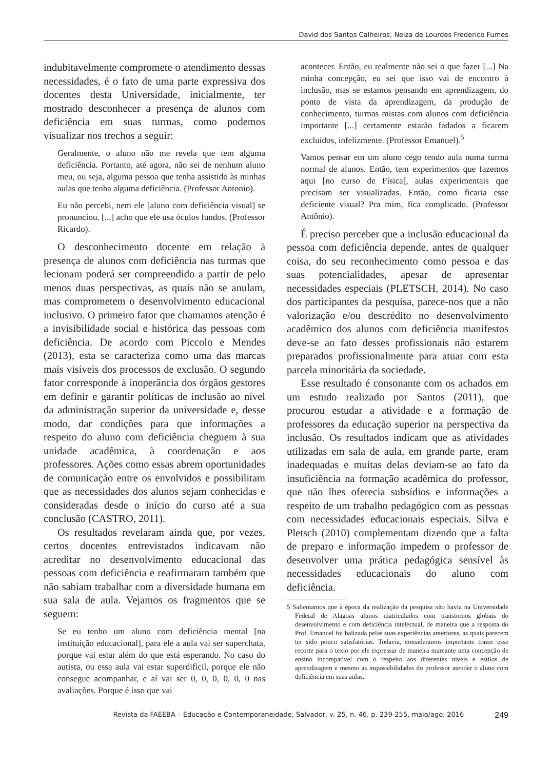David dos Santos Calheiros; Neiza de Lourdes Frederico Fumes
indubitavelmente compromete o atendimento dessas necessidades, é o fato de uma parte expressiva dos docentes desta Universidade, inicialmente, ter mostrado desconhecer a presença de alunos com deficiência em suas turmas, como podemos visualizar nos trechos a seguir:
Geralmente, o aluno não me revela que tem alguma deficiência. Portanto, até agora, não sei de nenhum aluno meu, ou seja, alguma pessoa que tenha assistido às minhas aulas que tenha alguma deficiência. (Professor Antonio).
Eu não percebi, nem ele [aluno com deficiência visual] se pronunciou. [...] acho que ele usa óculos fundos. (Professor Ricardo).
O desconhecimento docente em relação à presença de alunos com deficiência nas turmas que lecionam poderá ser compreendido a partir de pelo menos duas perspectivas, as quais não se anulam, mas comprometem o desenvolvimento educacional inclusivo. O primeiro fator que chamamos atenção é a invisibilidade social e histórica das pessoas com deficiência. De acordo com Piccolo e Mendes (2013), esta se caracteriza como uma das marcas mais visíveis dos processos de exclusão. O segundo fator corresponde à inoperância dos órgãos gestores em definir e garantir políticas de inclusão ao nível da administração superior da universidade e, desse modo, dar condições para que informações a respeito do aluno com deficiência cheguem à sua unidade acadêmica, à coordenação e aos professores. Ações como essas abrem oportunidades de comunicação entre os envolvidos e possibilitam que as necessidades dos alunos sejam conhecidas e consideradas desde o início do curso até a sua conclusão (CASTRO, 2011).
Os resultados revelaram ainda que, por vezes, certos docentes entrevistados indicavam não acreditar no desenvolvimento educacional das pessoas com deficiência e reafirmaram também que não sabiam trabalhar com a diversidade humana em sua sala de aula. Vejamos os fragmentos que se seguem:
Se eu tenho um aluno com deficiência mental [na instituição educacional], para ele a aula vai ser superchata, porque vai estar além do que está esperando. No caso do autista, ou essa aula vai estar superdifícil, porque ele não consegue acompanhar, e aí vai ser 0, 0, 0, 0, 0, 0 nas avaliações. Porque é isso que vai
acontecer. Então, eu realmente não sei o que fazer [...] Na minha concepção, eu sei que isso vai de encontro à inclusão, mas se estamos pensando em aprendizagem, do ponto de vista da aprendizagem, da produção de conhecimento, turmas mistas com alunos com deficiência importante [...] certamente estarão fadados a ficarem excluídos, infelizmente. (Professor Emanuel).<sup>5</sup>
Vamos pensar em um aluno cego tendo aula numa turma normal de alunos. Então, tem experimentos que fazemos aqui [no curso de Física], aulas experimentais que precisam ser visualizadas. Então, como ficaria esse deficiente visual? Pra mim, fica complicado. (Professor Antônio).
É preciso perceber que a inclusão educacional da pessoa com deficiência depende, antes de qualquer coisa, do seu reconhecimento como pessoa e das suas potencialidades, apesar de apresentar necessidades especiais (PLETSCH, 2014). No caso dos participantes da pesquisa, parece-nos que a não valorização e/ou descrédito no desenvolvimento acadêmico dos alunos com deficiência manifestos deve-se ao fato desses profissionais não estarem preparados profissionalmente para atuar com esta parcela minoritária da sociedade.
Esse resultado é consonante com os achados em um estudo realizado por Santos (2011), que procurou estudar a atividade e a formação de professores da educação superior na perspectiva da inclusão. Os resultados indicam que as atividades utilizadas em sala de aula, em grande parte, eram inadequadas e muitas delas deviam-se ao fato da insuficiência na formação acadêmica do professor, que não lhes oferecia subsídios e informações a respeito de um trabalho pedagógico com as pessoas com necessidades educacionais especiais. Silva e Pletsch (2010) complementam dizendo que a falta de preparo e informação impedem o professor de desenvolver uma prática pedagógica sensível às necessidades educacionais do aluno com deficiência.
5 Salientamos que à época da realização da pesquisa não havia na Universidade Federal de Alagoas alunos matriculados com transtornos globais do desenvolvimento e com deficiência intelectual, de maneira que a resposta do Prof. Emanuel foi balizada pelas suas experiências anteriores, as quais parecem ter sido pouco satisfatórias. Todavia, consideramos importante trazer esse recorte para o texto por ele expressar de maneira marcante uma concepção de ensino incompatível com o respeito aos diferentes níveis e estilos de aprendizagem e mesmo as impossibilidades do professor atender o aluno com deficiência em suas aulas.
Revista da FAEEBA – Educação e Contemporaneidade, Salvador, v. 25, n. 46, p. 239-255, maio/ago. 2016 249